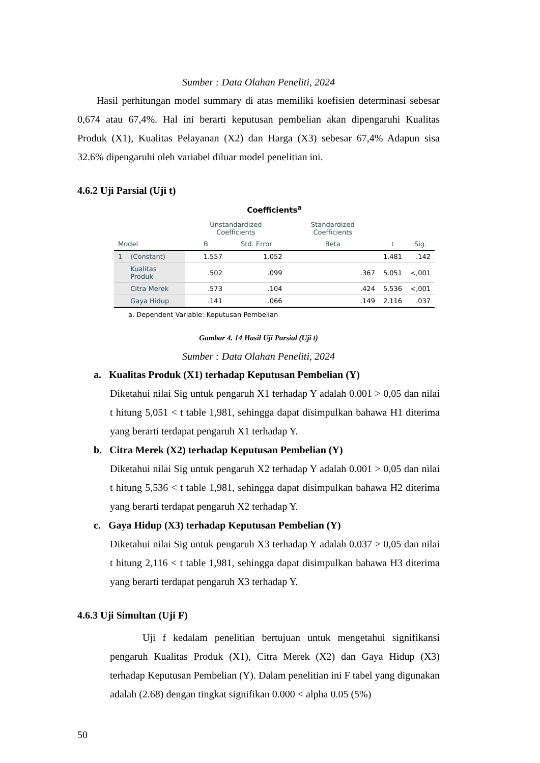Sumber : Data Olahan Peneliti, 2024
Hasil perhitungan model summary di atas memiliki koefisien determinasi sebesar 0,674 atau 67,4%. Hal ini berarti keputusan pembelian akan dipengaruhi Kualitas Produk (X1), Kualitas Pelayanan (X2) dan Harga (X3) sebesar 67,4% Adapun sisa 32.6% dipengaruhi oleh variabel diluar model penelitian ini.
4.6.2 Uji Parsial (Uji t)
Coefficients<sup>a</sup>
| | | Unstandardized Coefficients | | Standardized Coefficients | | |
| --- | --- | --- | --- | --- | --- | --- |
| Model | | B | Std. Error | Beta | t | Sig. |
| 1 | (Constant) | 1.557 | 1.052 | | 1.481 | .142 |
| | Kualitas Produk | .502 | .099 | .367 | 5.051 | <,001 |
| | Citra Merek | .573 | .104 | .424 | 5.536 | <,001 |
| | Gaya Hidup | .141 | .066 | .149 | 2.116 | .037 |
a. Dependent Variable: Keputusan Pembelian
Gambar 4. 14 Hasil Uji Parsial (Uji t)
Sumber : Data Olahan Peneliti, 2024
a. Kualitas Produk (X1) terhadap Keputusan Pembelian (Y)
Diketahui nilai Sig untuk pengaruh X1 terhadap Y adalah 0.001 > 0,05 dan nilai t hitung 5,051 < t table 1,981, sehingga dapat disimpulkan bahawa H1 diterima yang berarti terdapat pengaruh X1 terhadap Y.
b. Citra Merek (X2) terhadap Keputusan Pembelian (Y)
Diketahui nilai Sig untuk pengaruh X2 terhadap Y adalah 0.001 > 0,05 dan nilai t hitung 5,536 < t table 1,981, sehingga dapat disimpulkan bahawa H2 diterima yang berarti terdapat pengaruh X2 terhadap Y.
c. Gaya Hidup (X3) terhadap Keputusan Pembelian (Y)
Diketahui nilai Sig untuk pengaruh X3 terhadap Y adalah 0.037 > 0,05 dan nilai t hitung 2,116 < t table 1,981, sehingga dapat disimpulkan bahawa H3 diterima yang berarti terdapat pengaruh X3 terhadap Y.
4.6.3 Uji Simultan (Uji F)
Uji f kedalam penelitian bertujuan untuk mengetahui signifikansi pengaruh Kualitas Produk (X1), Citra Merek (X2) dan Gaya Hidup (X3) terhadap Keputusan Pembelian (Y). Dalam penelitian ini F tabel yang digunakan adalah (2.68) dengan tingkat signifikan 0.000 < alpha 0.05 (5%)
50